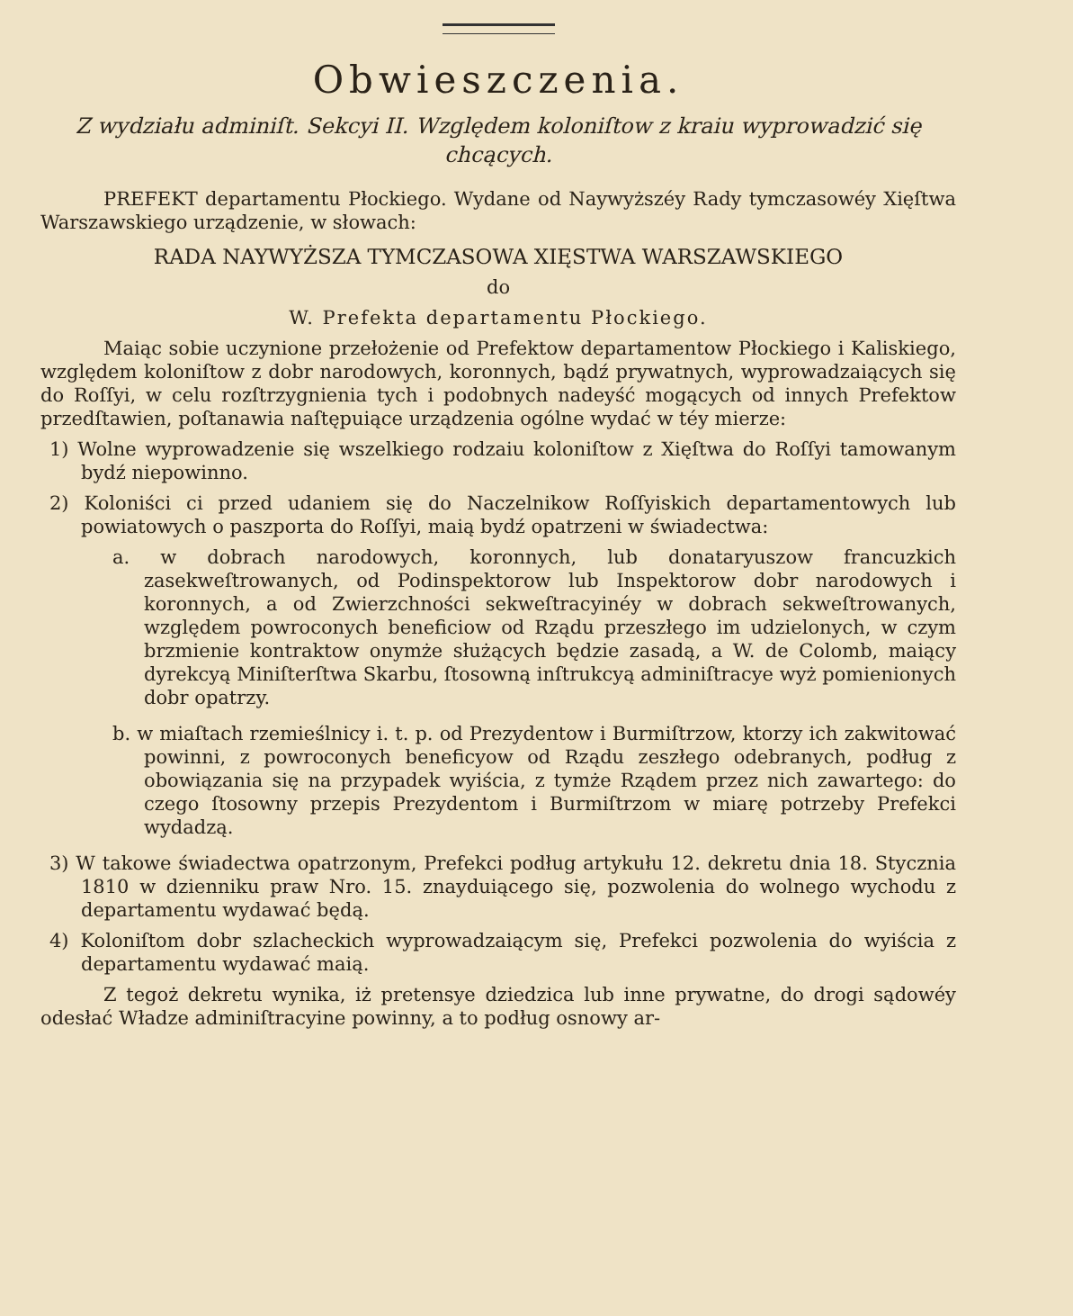Obwieszczenia.
Z wydziału adminiſt. Sekcyi II. Względem koloniſtow z kraiu wyprowadzić się chcących.
PREFEKT departamentu Płockiego. Wydane od Naywyższéy Rady tymczasowéy Xięſtwa Warszawskiego urządzenie, w słowach:
RADA NAYWYŻSZA TYMCZASOWA XIĘSTWA WARSZAWSKIEGO
do
W. Prefekta departamentu Płockiego.
Maiąc sobie uczynione przełożenie od Prefektow departamentow Płockiego i Kaliskiego, względem koloniſtow z dobr narodowych, koronnych, bądź prywatnych, wyprowadzaiących się do Roſſyi, w celu rozſtrzygnienia tych i podobnych nadeyść mogących od innych Prefektow przedſtawien, poſtanawia naſtępuiące urządzenia ogólne wydać w téy mierze:
1) Wolne wyprowadzenie się wszelkiego rodzaiu koloniſtow z Xięſtwa do Roſſyi tamowanym bydź niepowinno.
2) Koloniści ci przed udaniem się do Naczelnikow Roſſyiskich departamentowych lub powiatowych o paszporta do Roſſyi, maią bydź opatrzeni w świadectwa:
a. w dobrach narodowych, koronnych, lub donataryuszow francuzkich zasekweſtrowanych, od Podinspektorow lub Inspektorow dobr narodowych i koronnych, a od Zwierzchności sekweſtracyinéy w dobrach sekweſtrowanych, względem powroconych beneficiow od Rządu przeszłego im udzielonych, w czym brzmienie kontraktow onymże służących będzie zasadą, a W. de Colomb, maiący dyrekcyą Miniſterſtwa Skarbu, ſtosowną inſtrukcyą adminiſtracye wyż pomienionych dobr opatrzy.
b. w miaſtach rzemieślnicy i. t. p. od Prezydentow i Burmiſtrzow, ktorzy ich zakwitować powinni, z powroconych beneficyow od Rządu zeszłego odebranych, podług z obowiązania się na przypadek wyiścia, z tymże Rządem przez nich zawartego: do czego ſtosowny przepis Prezydentom i Burmiſtrzom w miarę potrzeby Prefekci wydadzą.
3) W takowe świadectwa opatrzonym, Prefekci podług artykułu 12. dekretu dnia 18. Stycznia 1810 w dzienniku praw Nro. 15. znayduiącego się, pozwolenia do wolnego wychodu z departamentu wydawać będą.
4) Koloniſtom dobr szlacheckich wyprowadzaiącym się, Prefekci pozwolenia do wyiścia z departamentu wydawać maią.
Z tegoż dekretu wynika, iż pretensye dziedzica lub inne prywatne, do drogi sądowéy odesłać Władze adminiſtracyine powinny, a to podług osnowy ar-